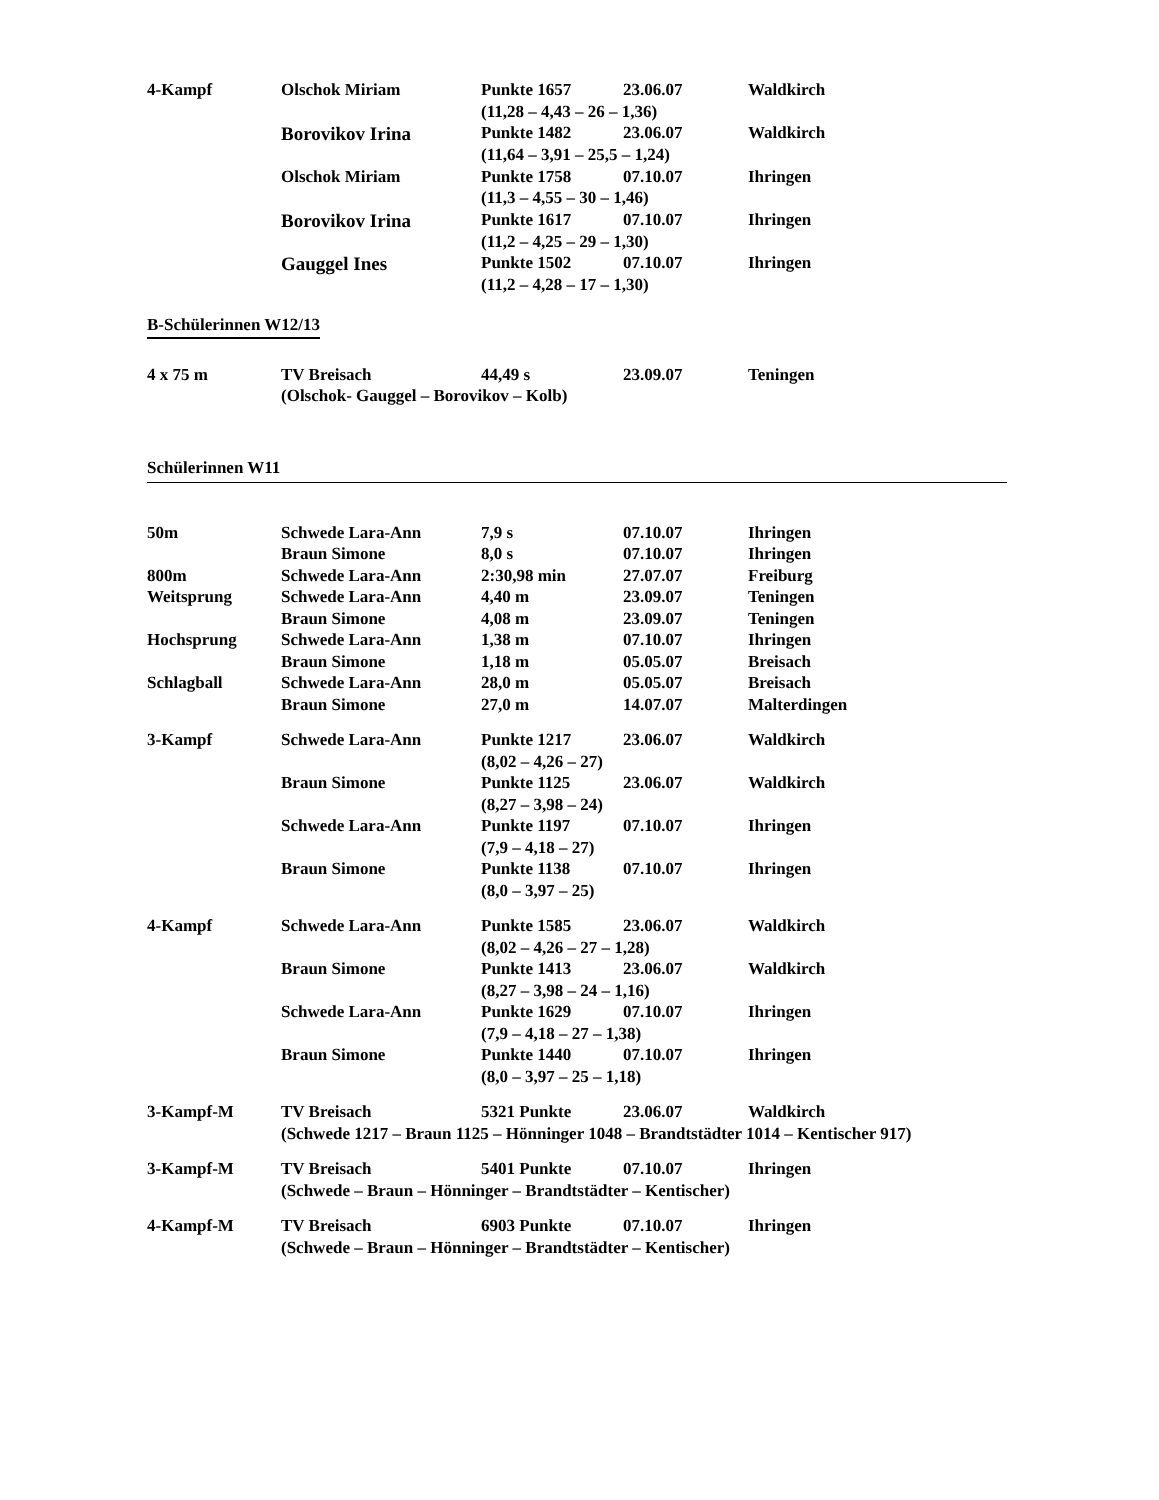| 4-Kampf | Olschok Miriam | Punkte 1657 | 23.06.07 | Waldkirch |
| | | (11,28 – 4,43 – 26 – 1,36) | | |
| | Borovikov Irina | Punkte 1482 | 23.06.07 | Waldkirch |
| | | (11,64 – 3,91 – 25,5 – 1,24) | | |
| | Olschok Miriam | Punkte 1758 | 07.10.07 | Ihringen |
| | | (11,3 – 4,55 – 30 – 1,46) | | |
| | Borovikov Irina | Punkte 1617 | 07.10.07 | Ihringen |
| | | (11,2 – 4,25 – 29 – 1,30) | | |
| | Gauggel Ines | Punkte 1502 | 07.10.07 | Ihringen |
| | | (11,2 – 4,28 – 17 – 1,30) | | |
B-Schülerinnen W12/13
| 4 x 75 m | TV Breisach | 44,49 s | 23.09.07 | Teningen |
| | (Olschok- Gauggel – Borovikov – Kolb) | | | |
Schülerinnen W11
| 50m | Schwede Lara-Ann | 7,9 s | 07.10.07 | Ihringen |
| | Braun Simone | 8,0 s | 07.10.07 | Ihringen |
| 800m | Schwede Lara-Ann | 2:30,98 min | 27.07.07 | Freiburg |
| Weitsprung | Schwede Lara-Ann | 4,40 m | 23.09.07 | Teningen |
| | Braun Simone | 4,08 m | 23.09.07 | Teningen |
| Hochsprung | Schwede Lara-Ann | 1,38 m | 07.10.07 | Ihringen |
| | Braun Simone | 1,18 m | 05.05.07 | Breisach |
| Schlagball | Schwede Lara-Ann | 28,0 m | 05.05.07 | Breisach |
| | Braun Simone | 27,0 m | 14.07.07 | Malterdingen |
| 3-Kampf | Schwede Lara-Ann | Punkte 1217 | 23.06.07 | Waldkirch |
| | | (8,02 – 4,26 – 27) | | |
| | Braun Simone | Punkte 1125 | 23.06.07 | Waldkirch |
| | | (8,27 – 3,98 – 24) | | |
| | Schwede Lara-Ann | Punkte 1197 | 07.10.07 | Ihringen |
| | | (7,9 – 4,18 – 27) | | |
| | Braun Simone | Punkte 1138 | 07.10.07 | Ihringen |
| | | (8,0 – 3,97 – 25) | | |
| 4-Kampf | Schwede Lara-Ann | Punkte 1585 | 23.06.07 | Waldkirch |
| | | (8,02 – 4,26 – 27 – 1,28) | | |
| | Braun Simone | Punkte 1413 | 23.06.07 | Waldkirch |
| | | (8,27 – 3,98 – 24 – 1,16) | | |
| | Schwede Lara-Ann | Punkte 1629 | 07.10.07 | Ihringen |
| | | (7,9 – 4,18 – 27 – 1,38) | | |
| | Braun Simone | Punkte 1440 | 07.10.07 | Ihringen |
| | | (8,0 – 3,97 – 25 – 1,18) | | |
| 3-Kampf-M | TV Breisach | 5321 Punkte | 23.06.07 | Waldkirch |
| | (Schwede 1217 – Braun 1125 – Hönninger 1048 – Brandtstädter 1014 – Kentischer 917) | | | |
| 3-Kampf-M | TV Breisach | 5401 Punkte | 07.10.07 | Ihringen |
| | (Schwede – Braun – Hönninger – Brandtstädter – Kentischer) | | | |
| 4-Kampf-M | TV Breisach | 6903 Punkte | 07.10.07 | Ihringen |
| | (Schwede – Braun – Hönninger – Brandtstädter – Kentischer) | | | |